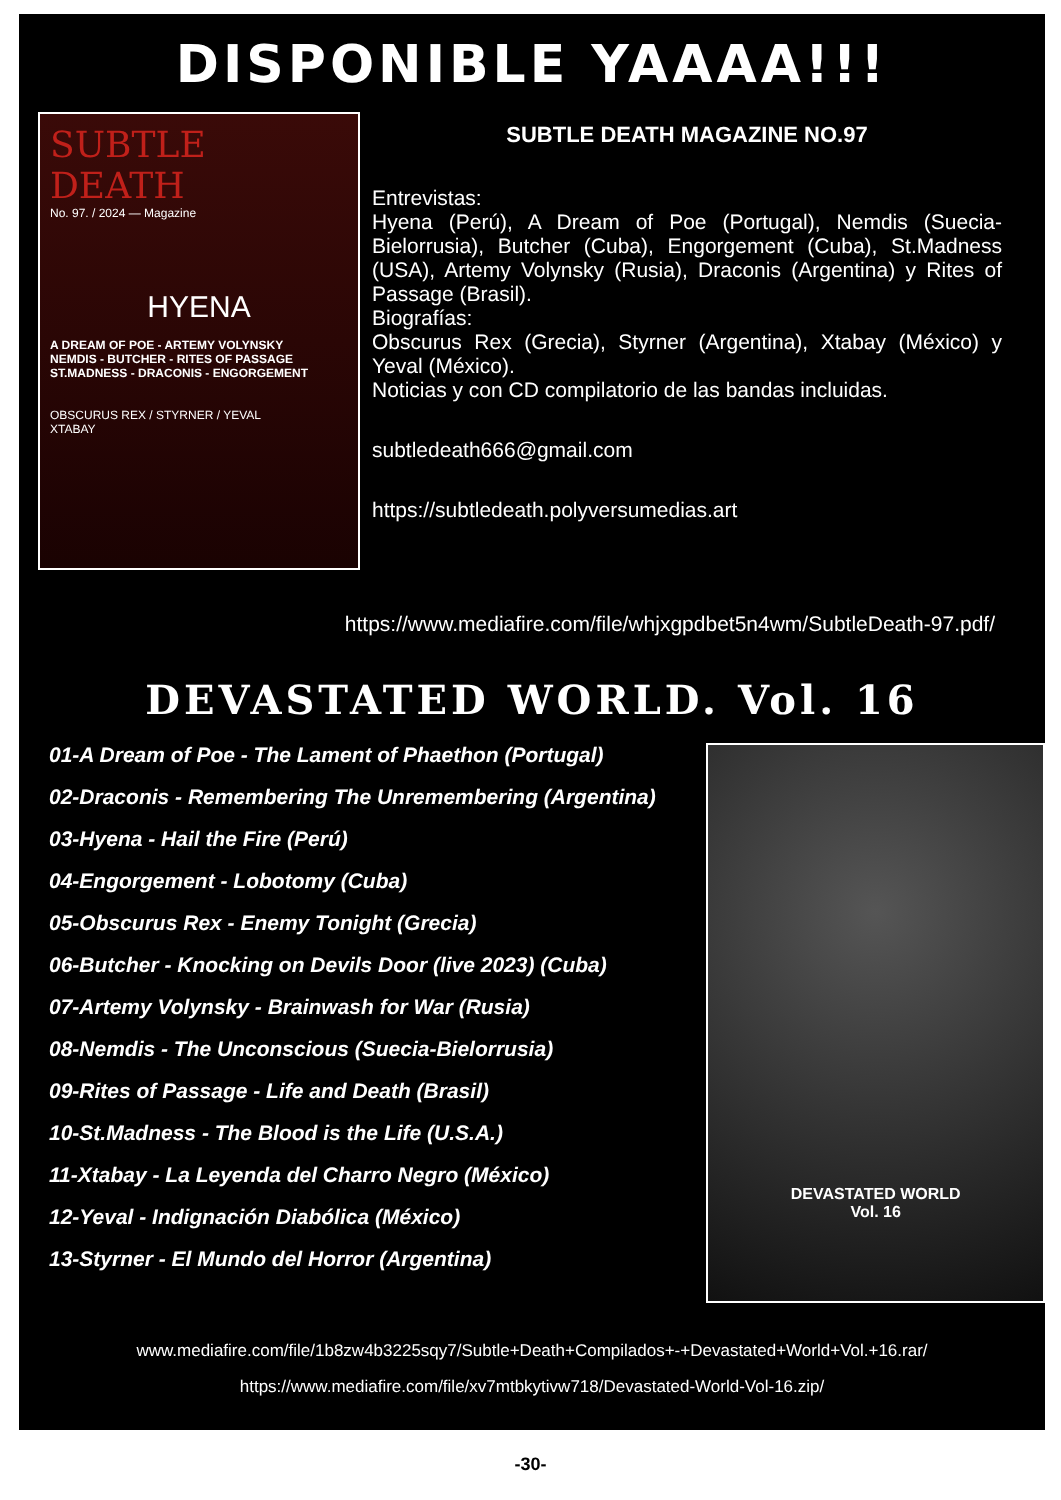DISPONIBLE YAAAA!!!
SUBTLE DEATH
No. 97. / 2024 — Magazine
HYENA
A DREAM OF POE - ARTEMY VOLYNSKY
NEMDIS - BUTCHER - RITES OF PASSAGE
ST.MADNESS - DRACONIS - ENGORGEMENT
OBSCURUS REX / STYRNER / YEVAL
XTABAY
SUBTLE DEATH MAGAZINE NO.97
Entrevistas:
Hyena (Perú), A Dream of Poe (Portugal), Nemdis (Suecia-Bielorrusia), Butcher (Cuba), Engorgement (Cuba), St.Madness (USA), Artemy Volynsky (Rusia), Draconis (Argentina) y Rites of Passage (Brasil).
Biografías:
Obscurus Rex (Grecia), Styrner (Argentina), Xtabay (México) y Yeval (México).
Noticias y con CD compilatorio de las bandas incluidas.
subtledeath666@gmail.com
https://subtledeath.polyversumedias.art
https://www.mediafire.com/file/whjxgpdbet5n4wm/SubtleDeath-97.pdf/
DEVASTATED WORLD. Vol. 16
01-A Dream of Poe - The Lament of Phaethon (Portugal)
02-Draconis - Remembering The Unremembering (Argentina)
03-Hyena - Hail the Fire (Perú)
04-Engorgement - Lobotomy (Cuba)
05-Obscurus Rex - Enemy Tonight (Grecia)
06-Butcher - Knocking on Devils Door (live 2023) (Cuba)
07-Artemy Volynsky - Brainwash for War (Rusia)
08-Nemdis - The Unconscious (Suecia-Bielorrusia)
09-Rites of Passage - Life and Death (Brasil)
10-St.Madness - The Blood is the Life (U.S.A.)
11-Xtabay - La Leyenda del Charro Negro (México)
12-Yeval - Indignación Diabólica (México)
13-Styrner - El Mundo del Horror (Argentina)
DEVASTATED WORLD
Vol. 16
www.mediafire.com/file/1b8zw4b3225sqy7/Subtle+Death+Compilados+-+Devastated+World+Vol.+16.rar/
https://www.mediafire.com/file/xv7mtbkytivw718/Devastated-World-Vol-16.zip/
-30-